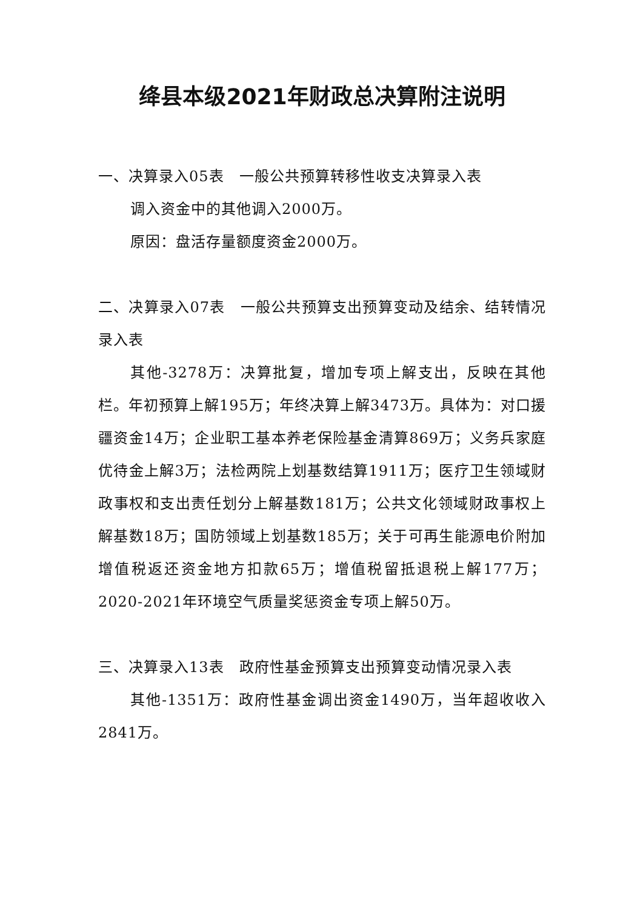绛县本级2021年财政总决算附注说明
一、决算录入05表　一般公共预算转移性收支决算录入表
调入资金中的其他调入2000万。
原因：盘活存量额度资金2000万。
二、决算录入07表　一般公共预算支出预算变动及结余、结转情况录入表
其他-3278万：决算批复，增加专项上解支出，反映在其他栏。年初预算上解195万；年终决算上解3473万。具体为：对口援疆资金14万；企业职工基本养老保险基金清算869万；义务兵家庭优待金上解3万；法检两院上划基数结算1911万；医疗卫生领域财政事权和支出责任划分上解基数181万；公共文化领域财政事权上解基数18万；国防领域上划基数185万；关于可再生能源电价附加增值税返还资金地方扣款65万；增值税留抵退税上解177万；2020-2021年环境空气质量奖惩资金专项上解50万。
三、决算录入13表　政府性基金预算支出预算变动情况录入表
其他-1351万：政府性基金调出资金1490万，当年超收收入2841万。